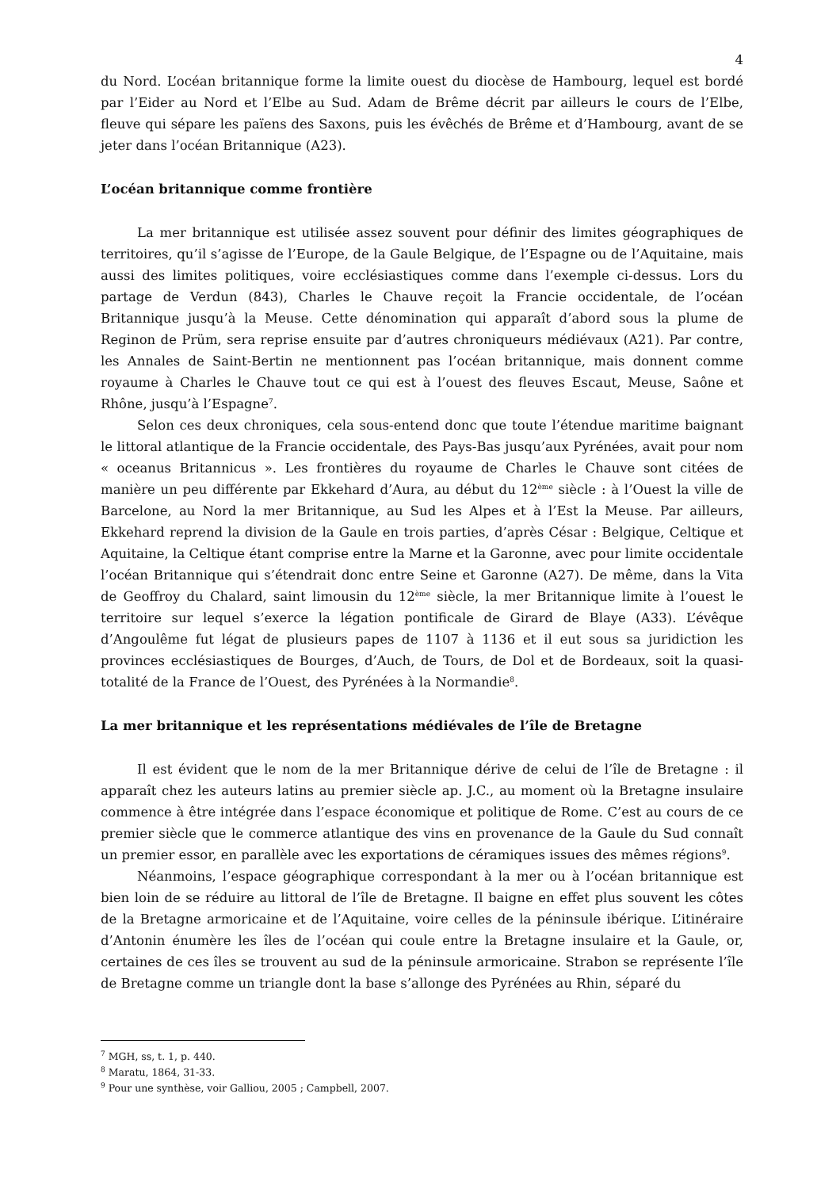4
du Nord. L’océan britannique forme la limite ouest du diocèse de Hambourg, lequel est bordé par l’Eider au Nord et l’Elbe au Sud. Adam de Brême décrit par ailleurs le cours de l’Elbe, fleuve qui sépare les païens des Saxons, puis les évêchés de Brême et d’Hambourg, avant de se jeter dans l’océan Britannique (A23).
L’océan britannique comme frontière
La mer britannique est utilisée assez souvent pour définir des limites géographiques de territoires, qu’il s’agisse de l’Europe, de la Gaule Belgique, de l’Espagne ou de l’Aquitaine, mais aussi des limites politiques, voire ecclésiastiques comme dans l’exemple ci-dessus. Lors du partage de Verdun (843), Charles le Chauve reçoit la Francie occidentale, de l’océan Britannique jusqu’à la Meuse. Cette dénomination qui apparaît d’abord sous la plume de Reginon de Prüm, sera reprise ensuite par d’autres chroniqueurs médiévaux (A21). Par contre, les Annales de Saint-Bertin ne mentionnent pas l’océan britannique, mais donnent comme royaume à Charles le Chauve tout ce qui est à l’ouest des fleuves Escaut, Meuse, Saône et Rhône, jusqu’à l’Espagne<sup>7</sup>.
Selon ces deux chroniques, cela sous-entend donc que toute l’étendue maritime baignant le littoral atlantique de la Francie occidentale, des Pays-Bas jusqu’aux Pyrénées, avait pour nom « oceanus Britannicus ». Les frontières du royaume de Charles le Chauve sont citées de manière un peu différente par Ekkehard d’Aura, au début du 12<sup>ème</sup> siècle : à l’Ouest la ville de Barcelone, au Nord la mer Britannique, au Sud les Alpes et à l’Est la Meuse. Par ailleurs, Ekkehard reprend la division de la Gaule en trois parties, d’après César : Belgique, Celtique et Aquitaine, la Celtique étant comprise entre la Marne et la Garonne, avec pour limite occidentale l’océan Britannique qui s’étendrait donc entre Seine et Garonne (A27). De même, dans la Vita de Geoffroy du Chalard, saint limousin du 12<sup>ème</sup> siècle, la mer Britannique limite à l’ouest le territoire sur lequel s’exerce la légation pontificale de Girard de Blaye (A33). L’évêque d’Angoulême fut légat de plusieurs papes de 1107 à 1136 et il eut sous sa juridiction les provinces ecclésiastiques de Bourges, d’Auch, de Tours, de Dol et de Bordeaux, soit la quasi-totalité de la France de l’Ouest, des Pyrénées à la Normandie<sup>8</sup>.
La mer britannique et les représentations médiévales de l’île de Bretagne
Il est évident que le nom de la mer Britannique dérive de celui de l’île de Bretagne : il apparaît chez les auteurs latins au premier siècle ap. J.C., au moment où la Bretagne insulaire commence à être intégrée dans l’espace économique et politique de Rome. C’est au cours de ce premier siècle que le commerce atlantique des vins en provenance de la Gaule du Sud connaît un premier essor, en parallèle avec les exportations de céramiques issues des mêmes régions<sup>9</sup>.
Néanmoins, l’espace géographique correspondant à la mer ou à l’océan britannique est bien loin de se réduire au littoral de l’île de Bretagne. Il baigne en effet plus souvent les côtes de la Bretagne armoricaine et de l’Aquitaine, voire celles de la péninsule ibérique. L’itinéraire d’Antonin énumère les îles de l’océan qui coule entre la Bretagne insulaire et la Gaule, or, certaines de ces îles se trouvent au sud de la péninsule armoricaine. Strabon se représente l’île de Bretagne comme un triangle dont la base s’allonge des Pyrénées au Rhin, séparé du
<sup>7</sup> MGH, ss, t. 1, p. 440.
<sup>8</sup> Maratu, 1864, 31-33.
<sup>9</sup> Pour une synthèse, voir Galliou, 2005 ; Campbell, 2007.